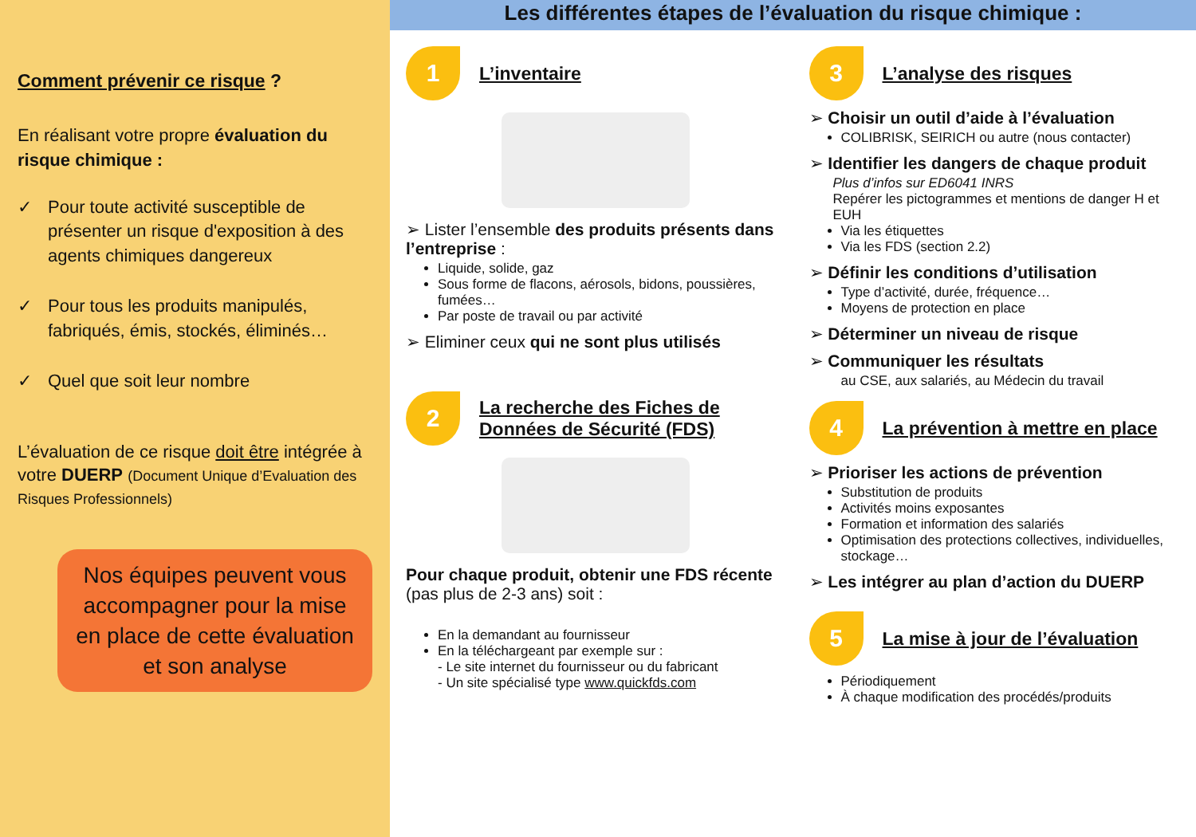Comment prévenir ce risque ?
En réalisant votre propre évaluation du risque chimique :
✓ Pour toute activité susceptible de présenter un risque d'exposition à des agents chimiques dangereux
✓ Pour tous les produits manipulés, fabriqués, émis, stockés, éliminés…
✓ Quel que soit leur nombre
L’évaluation de ce risque doit être intégrée à votre DUERP (Document Unique d’Evaluation des Risques Professionnels)
Nos équipes peuvent vous accompagner pour la mise en place de cette évaluation et son analyse
Les différentes étapes de l’évaluation du risque chimique :
1 L’inventaire
➢ Lister l’ensemble des produits présents dans l’entreprise :
Liquide, solide, gaz
Sous forme de flacons, aérosols, bidons, poussières, fumées…
Par poste de travail ou par activité
➢ Eliminer ceux qui ne sont plus utilisés
2 La recherche des Fiches de
Données de Sécurité (FDS)
Pour chaque produit, obtenir une FDS récente (pas plus de 2-3 ans) soit :
En la demandant au fournisseur
En la téléchargeant par exemple sur :
- Le site internet du fournisseur ou du fabricant
- Un site spécialisé type www.quickfds.com
3 L’analyse des risques
➢ Choisir un outil d’aide à l’évaluation
COLIBRISK, SEIRICH ou autre (nous contacter)
➢ Identifier les dangers de chaque produit
Plus d’infos sur ED6041 INRS
Repérer les pictogrammes et mentions de danger H et EUH
Via les étiquettes
Via les FDS (section 2.2)
➢ Définir les conditions d’utilisation
Type d’activité, durée, fréquence…
Moyens de protection en place
➢ Déterminer un niveau de risque
➢ Communiquer les résultats
au CSE, aux salariés, au Médecin du travail
4 La prévention à mettre en place
➢ Prioriser les actions de prévention
Substitution de produits
Activités moins exposantes
Formation et information des salariés
Optimisation des protections collectives, individuelles, stockage…
➢ Les intégrer au plan d’action du DUERP
5 La mise à jour de l’évaluation
Périodiquement
À chaque modification des procédés/produits